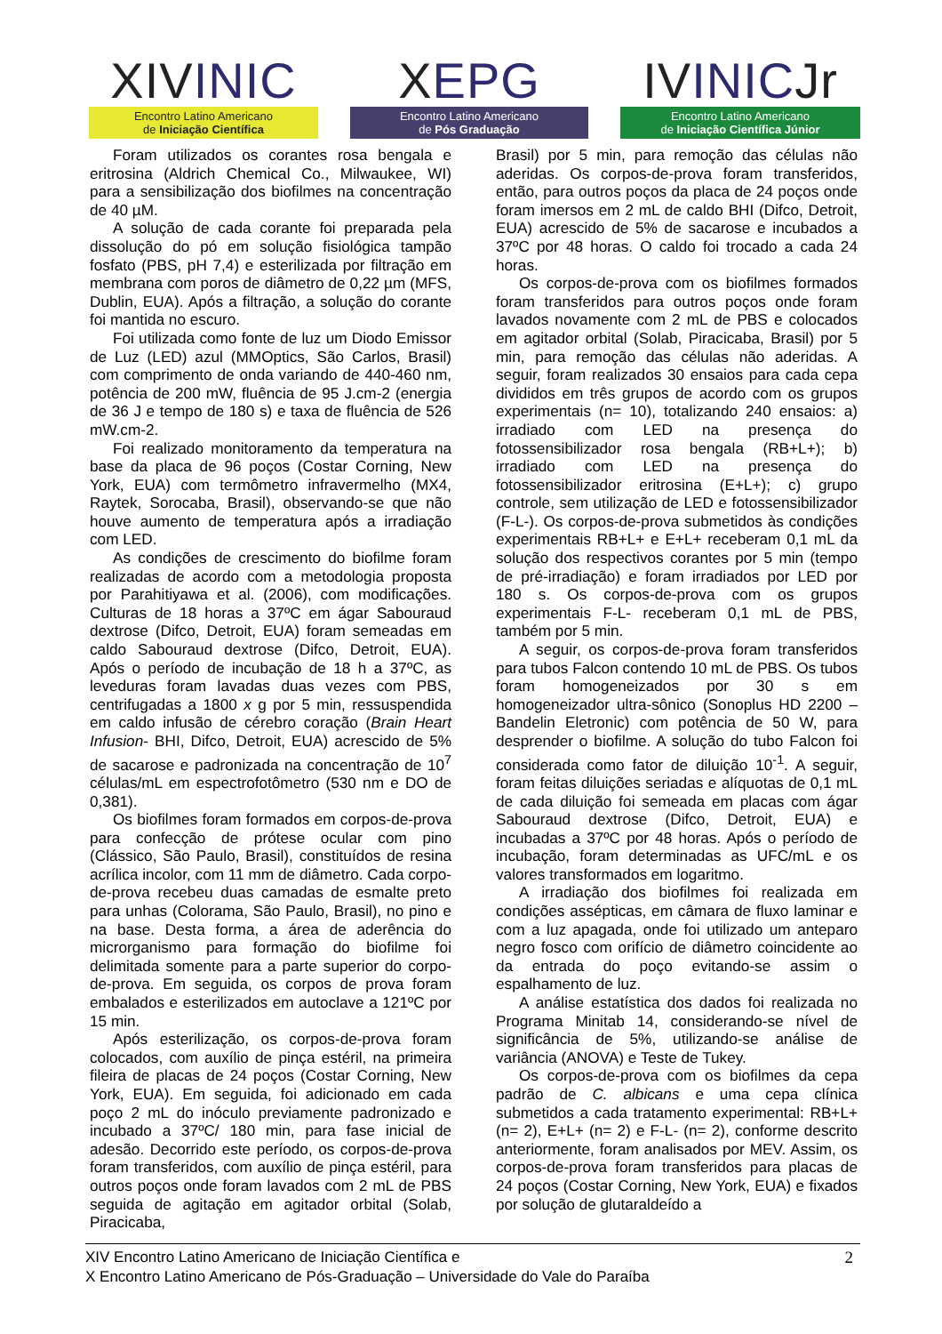XIVINIC
Encontro Latino Americano
de Iniciação Científica
XEPG
Encontro Latino Americano
de Pós Graduação
IVINICJr
Encontro Latino Americano
de Iniciação Científica Júnior
Foram utilizados os corantes rosa bengala e eritrosina (Aldrich Chemical Co., Milwaukee, WI) para a sensibilização dos biofilmes na concentração de 40 µM.
A solução de cada corante foi preparada pela dissolução do pó em solução fisiológica tampão fosfato (PBS, pH 7,4) e esterilizada por filtração em membrana com poros de diâmetro de 0,22 µm (MFS, Dublin, EUA). Após a filtração, a solução do corante foi mantida no escuro.
Foi utilizada como fonte de luz um Diodo Emissor de Luz (LED) azul (MMOptics, São Carlos, Brasil) com comprimento de onda variando de 440-460 nm, potência de 200 mW, fluência de 95 J.cm-2 (energia de 36 J e tempo de 180 s) e taxa de fluência de 526 mW.cm-2.
Foi realizado monitoramento da temperatura na base da placa de 96 poços (Costar Corning, New York, EUA) com termômetro infravermelho (MX4, Raytek, Sorocaba, Brasil), observando-se que não houve aumento de temperatura após a irradiação com LED.
As condições de crescimento do biofilme foram realizadas de acordo com a metodologia proposta por Parahitiyawa et al. (2006), com modificações. Culturas de 18 horas a 37ºC em ágar Sabouraud dextrose (Difco, Detroit, EUA) foram semeadas em caldo Sabouraud dextrose (Difco, Detroit, EUA). Após o período de incubação de 18 h a 37ºC, as leveduras foram lavadas duas vezes com PBS, centrifugadas a 1800 x g por 5 min, ressuspendida em caldo infusão de cérebro coração (Brain Heart Infusion- BHI, Difco, Detroit, EUA) acrescido de 5% de sacarose e padronizada na concentração de 10<sup>7</sup> células/mL em espectrofotômetro (530 nm e DO de 0,381).
Os biofilmes foram formados em corpos-de-prova para confecção de prótese ocular com pino (Clássico, São Paulo, Brasil), constituídos de resina acrílica incolor, com 11 mm de diâmetro. Cada corpo-de-prova recebeu duas camadas de esmalte preto para unhas (Colorama, São Paulo, Brasil), no pino e na base. Desta forma, a área de aderência do microrganismo para formação do biofilme foi delimitada somente para a parte superior do corpo-de-prova. Em seguida, os corpos de prova foram embalados e esterilizados em autoclave a 121ºC por 15 min.
Após esterilização, os corpos-de-prova foram colocados, com auxílio de pinça estéril, na primeira fileira de placas de 24 poços (Costar Corning, New York, EUA). Em seguida, foi adicionado em cada poço 2 mL do inóculo previamente padronizado e incubado a 37ºC/ 180 min, para fase inicial de adesão. Decorrido este período, os corpos-de-prova foram transferidos, com auxílio de pinça estéril, para outros poços onde foram lavados com 2 mL de PBS seguida de agitação em agitador orbital (Solab, Piracicaba,
Brasil) por 5 min, para remoção das células não aderidas. Os corpos-de-prova foram transferidos, então, para outros poços da placa de 24 poços onde foram imersos em 2 mL de caldo BHI (Difco, Detroit, EUA) acrescido de 5% de sacarose e incubados a 37ºC por 48 horas. O caldo foi trocado a cada 24 horas.
Os corpos-de-prova com os biofilmes formados foram transferidos para outros poços onde foram lavados novamente com 2 mL de PBS e colocados em agitador orbital (Solab, Piracicaba, Brasil) por 5 min, para remoção das células não aderidas. A seguir, foram realizados 30 ensaios para cada cepa divididos em três grupos de acordo com os grupos experimentais (n= 10), totalizando 240 ensaios: a) irradiado com LED na presença do fotossensibilizador rosa bengala (RB+L+); b) irradiado com LED na presença do fotossensibilizador eritrosina (E+L+); c) grupo controle, sem utilização de LED e fotossensibilizador (F-L-). Os corpos-de-prova submetidos às condições experimentais RB+L+ e E+L+ receberam 0,1 mL da solução dos respectivos corantes por 5 min (tempo de pré-irradiação) e foram irradiados por LED por 180 s. Os corpos-de-prova com os grupos experimentais F-L- receberam 0,1 mL de PBS, também por 5 min.
A seguir, os corpos-de-prova foram transferidos para tubos Falcon contendo 10 mL de PBS. Os tubos foram homogeneizados por 30 s em homogeneizador ultra-sônico (Sonoplus HD 2200 – Bandelin Eletronic) com potência de 50 W, para desprender o biofilme. A solução do tubo Falcon foi considerada como fator de diluição 10<sup>-1</sup>. A seguir, foram feitas diluições seriadas e alíquotas de 0,1 mL de cada diluição foi semeada em placas com ágar Sabouraud dextrose (Difco, Detroit, EUA) e incubadas a 37ºC por 48 horas. Após o período de incubação, foram determinadas as UFC/mL e os valores transformados em logaritmo.
A irradiação dos biofilmes foi realizada em condições assépticas, em câmara de fluxo laminar e com a luz apagada, onde foi utilizado um anteparo negro fosco com orifício de diâmetro coincidente ao da entrada do poço evitando-se assim o espalhamento de luz.
A análise estatística dos dados foi realizada no Programa Minitab 14, considerando-se nível de significância de 5%, utilizando-se análise de variância (ANOVA) e Teste de Tukey.
Os corpos-de-prova com os biofilmes da cepa padrão de C. albicans e uma cepa clínica submetidos a cada tratamento experimental: RB+L+ (n= 2), E+L+ (n= 2) e F-L- (n= 2), conforme descrito anteriormente, foram analisados por MEV. Assim, os corpos-de-prova foram transferidos para placas de 24 poços (Costar Corning, New York, EUA) e fixados por solução de glutaraldeído a
XIV Encontro Latino Americano de Iniciação Científica e
X Encontro Latino Americano de Pós-Graduação – Universidade do Vale do Paraíba
2